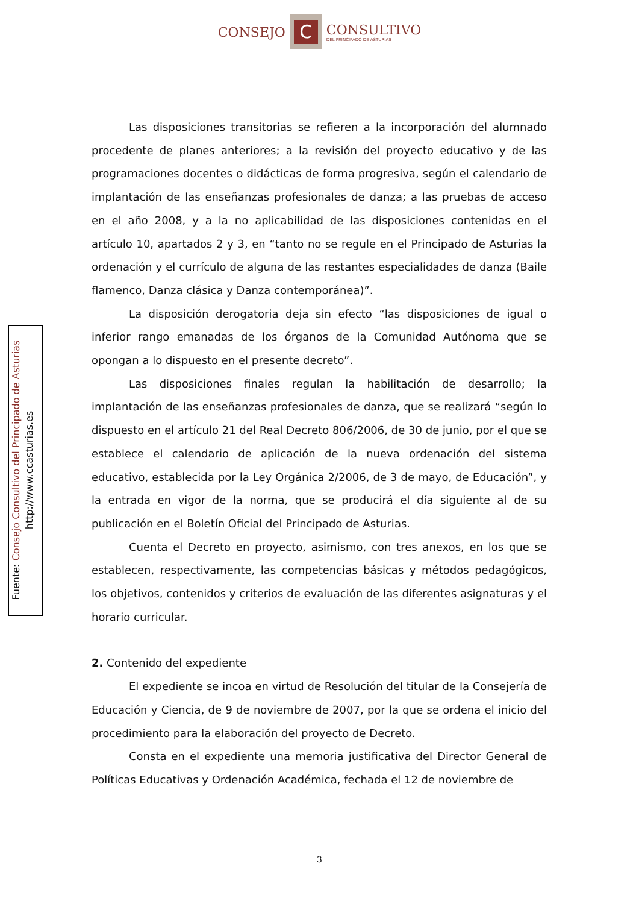CONSEJO
C
CONSULTIVO
DEL PRINCIPADO DE ASTURIAS
Fuente: Consejo Consultivo del Principado de Asturias
http://www.ccasturias.es
Las disposiciones transitorias se refieren a la incorporación del alumnado procedente de planes anteriores; a la revisión del proyecto educativo y de las programaciones docentes o didácticas de forma progresiva, según el calendario de implantación de las enseñanzas profesionales de danza; a las pruebas de acceso en el año 2008, y a la no aplicabilidad de las disposiciones contenidas en el artículo 10, apartados 2 y 3, en “tanto no se regule en el Principado de Asturias la ordenación y el currículo de alguna de las restantes especialidades de danza (Baile flamenco, Danza clásica y Danza contemporánea)”.
La disposición derogatoria deja sin efecto “las disposiciones de igual o inferior rango emanadas de los órganos de la Comunidad Autónoma que se opongan a lo dispuesto en el presente decreto”.
Las disposiciones finales regulan la habilitación de desarrollo; la implantación de las enseñanzas profesionales de danza, que se realizará “según lo dispuesto en el artículo 21 del Real Decreto 806/2006, de 30 de junio, por el que se establece el calendario de aplicación de la nueva ordenación del sistema educativo, establecida por la Ley Orgánica 2/2006, de 3 de mayo, de Educación”, y la entrada en vigor de la norma, que se producirá el día siguiente al de su publicación en el Boletín Oficial del Principado de Asturias.
Cuenta el Decreto en proyecto, asimismo, con tres anexos, en los que se establecen, respectivamente, las competencias básicas y métodos pedagógicos, los objetivos, contenidos y criterios de evaluación de las diferentes asignaturas y el horario curricular.
2. Contenido del expediente
El expediente se incoa en virtud de Resolución del titular de la Consejería de Educación y Ciencia, de 9 de noviembre de 2007, por la que se ordena el inicio del procedimiento para la elaboración del proyecto de Decreto.
Consta en el expediente una memoria justificativa del Director General de Políticas Educativas y Ordenación Académica, fechada el 12 de noviembre de
3